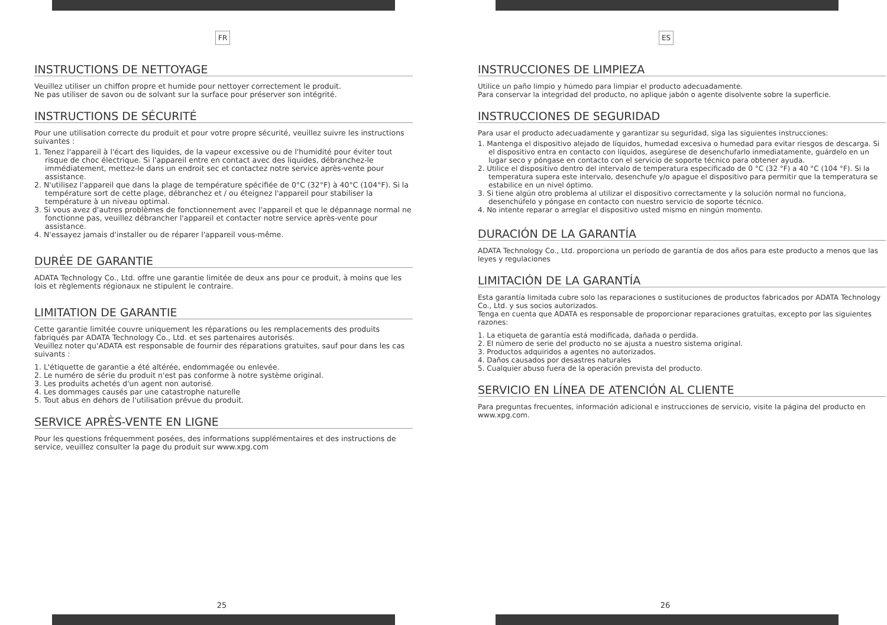FR
INSTRUCTIONS DE NETTOYAGE
Veuillez utiliser un chiffon propre et humide pour nettoyer correctement le produit.
Ne pas utiliser de savon ou de solvant sur la surface pour préserver son intégrité.
INSTRUCTIONS DE SÉCURITÉ
Pour une utilisation correcte du produit et pour votre propre sécurité, veuillez suivre les instructions suivantes :
1. Tenez l'appareil à l'écart des liquides, de la vapeur excessive ou de l'humidité pour éviter tout risque de choc électrique. Si l'appareil entre en contact avec des liquides, débranchez-le immédiatement, mettez-le dans un endroit sec et contactez notre service après-vente pour assistance.
2. N'utilisez l'appareil que dans la plage de température spécifiée de 0°C (32°F) à 40°C (104°F). Si la température sort de cette plage, débranchez et / ou éteignez l'appareil pour stabiliser la température à un niveau optimal.
3. Si vous avez d'autres problèmes de fonctionnement avec l'appareil et que le dépannage normal ne fonctionne pas, veuillez débrancher l'appareil et contacter notre service après-vente pour assistance.
4. N'essayez jamais d'installer ou de réparer l'appareil vous-même.
DURÉE DE GARANTIE
ADATA Technology Co., Ltd. offre une garantie limitée de deux ans pour ce produit, à moins que les lois et règlements régionaux ne stipulent le contraire.
LIMITATION DE GARANTIE
Cette garantie limitée couvre uniquement les réparations ou les remplacements des produits fabriqués par ADATA Technology Co., Ltd. et ses partenaires autorisés.
Veuillez noter qu'ADATA est responsable de fournir des réparations gratuites, sauf pour dans les cas suivants :
1. L'étiquette de garantie a été altérée, endommagée ou enlevée.
2. Le numéro de série du produit n'est pas conforme à notre système original.
3. Les produits achetés d'un agent non autorisé.
4. Les dommages causés par une catastrophe naturelle
5. Tout abus en dehors de l'utilisation prévue du produit.
SERVICE APRÈS-VENTE EN LIGNE
Pour les questions fréquemment posées, des informations supplémentaires et des instructions de service, veuillez consulter la page du produit sur www.xpg.com
25
ES
INSTRUCCIONES DE LIMPIEZA
Utilice un paño limpio y húmedo para limpiar el producto adecuadamente.
Para conservar la integridad del producto, no aplique jabón o agente disolvente sobre la superficie.
INSTRUCCIONES DE SEGURIDAD
Para usar el producto adecuadamente y garantizar su seguridad, siga las siguientes instrucciones:
1. Mantenga el dispositivo alejado de líquidos, humedad excesiva o humedad para evitar riesgos de descarga. Si el dispositivo entra en contacto con líquidos, asegúrese de desenchufarlo inmediatamente, guárdelo en un lugar seco y póngase en contacto con el servicio de soporte técnico para obtener ayuda.
2. Utilice el dispositivo dentro del intervalo de temperatura especificado de 0 °C (32 °F) a 40 °C (104 °F). Si la temperatura supera este intervalo, desenchufe y/o apague el dispositivo para permitir que la temperatura se estabilice en un nivel óptimo.
3. Si tiene algún otro problema al utilizar el dispositivo correctamente y la solución normal no funciona, desenchúfelo y póngase en contacto con nuestro servicio de soporte técnico.
4. No intente reparar o arreglar el dispositivo usted mismo en ningún momento.
DURACIÓN DE LA GARANTÍA
ADATA Technology Co., Ltd. proporciona un período de garantía de dos años para este producto a menos que las leyes y regulaciones
LIMITACIÓN DE LA GARANTÍA
Esta garantía limitada cubre solo las reparaciones o sustituciones de productos fabricados por ADATA Technology Co., Ltd. y sus socios autorizados.
Tenga en cuenta que ADATA es responsable de proporcionar reparaciones gratuitas, excepto por las siguientes razones:
1. La etiqueta de garantía está modificada, dañada o perdida.
2. El número de serie del producto no se ajusta a nuestro sistema original.
3. Productos adquiridos a agentes no autorizados.
4. Daños causados por desastres naturales
5. Cualquier abuso fuera de la operación prevista del producto.
SERVICIO EN LÍNEA DE ATENCIÓN AL CLIENTE
Para preguntas frecuentes, información adicional e instrucciones de servicio, visite la página del producto en www.xpg.com.
26